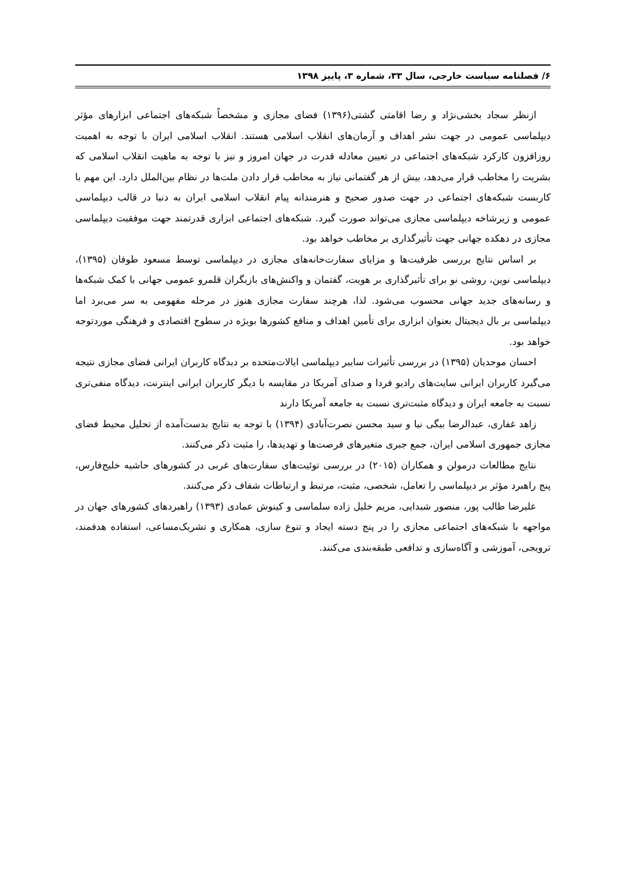۶/ فصلنامه سیاست خارجی، سال ۳۳، شماره ۳، پاییز ۱۳۹۸
ازنظر سجاد بخشی‌نژاد و رضا اقامتی گشتی(۱۳۹۶) فضای مجازی و مشخصاً شبکه‌های اجتماعی ابزارهای مؤثر دیپلماسی عمومی در جهت نشر اهداف و آرمان‌های انقلاب اسلامی هستند. انقلاب اسلامی ایران با توجه به اهمیت روزافزون کارکرد شبکه‌های اجتماعی در تعیین معادله قدرت در جهان امروز و نیز با توجه به ماهیت انقلاب اسلامی که بشریت را مخاطب قرار می‌دهد، بیش از هر گفتمانی نیاز به مخاطب قرار دادن ملت‌ها در نظام بین‌الملل دارد. این مهم با کاربست شبکه‌های اجتماعی در جهت صدور صحیح و هنرمندانه پیام انقلاب اسلامی ایران به دنیا در قالب دیپلماسی عمومی و زیرشاخه دیپلماسی مجازی می‌تواند صورت گیرد. شبکه‌های اجتماعی ابزاری قدرتمند جهت موفقیت دیپلماسی مجازی در دهکده جهانی جهت تأثیرگذاری بر مخاطب خواهد بود.
بر اساس نتایج بررسی ظرفیت‌ها و مزایای سفارت‌خانه‌های مجازی در دیپلماسی توسط مسعود طوفان (۱۳۹۵)، دیپلماسی نوین، روشی نو برای تأثیرگذاری بر هویت، گفتمان و واکنش‌های بازیگران قلمرو عمومی جهانی با کمک شبکه‌ها و رسانه‌های جدید جهانی محسوب می‌شود. لذا، هرچند سفارت مجازی هنوز در مرحله مفهومی به سر می‌برد اما دیپلماسی بر بال دیجیتال بعنوان ابزاری برای تأمین اهداف و منافع کشورها بویژه در سطوح اقتصادی و فرهنگی موردتوجه خواهد بود.
احسان موحدیان (۱۳۹۵) در بررسی تأثیرات سایبر دیپلماسی ایالات‌متحده بر دیدگاه کاربران ایرانی فضای مجازی نتیجه می‌گیرد کاربران ایرانی سایت‌های رادیو فردا و صدای آمریکا در مقایسه با دیگر کاربران ایرانی اینترنت، دیدگاه منفی‌تری نسبت به جامعه ایران و دیدگاه مثبت‌تری نسبت به جامعه آمریکا دارند
زاهد غفاری، عبدالرضا بیگی نیا و سید محسن نصرت‌آبادی (۱۳۹۴) با توجه به نتایج بدست‌آمده از تحلیل محیط فضای مجازی جمهوری اسلامی ایران، جمع جبری متغیرهای فرصت‌ها و تهدیدها، را مثبت ذکر می‌کنند.
نتایج مطالعات درمولن و همکاران (۲۰۱۵) در بررسی توئیت‌های سفارت‌های غربی در کشورهای حاشیه خلیج‌فارس، پنج راهبرد مؤثر بر دیپلماسی را تعامل، شخصی، مثبت، مرتبط و ارتباطات شفاف ذکر می‌کنند.
علیرضا طالب پور، منصور شیدایی، مریم خلیل زاده سلماسی و کینوش عمادی (۱۳۹۳) راهبردهای کشورهای جهان در مواجهه با شبکه‌های اجتماعی مجازی را در پنج دسته ایجاد و تنوع سازی، همکاری و تشریک‌مساعی، استفاده هدفمند، ترویجی، آموزشی و آگاه‌سازی و تدافعی طبقه‌بندی می‌کنند.